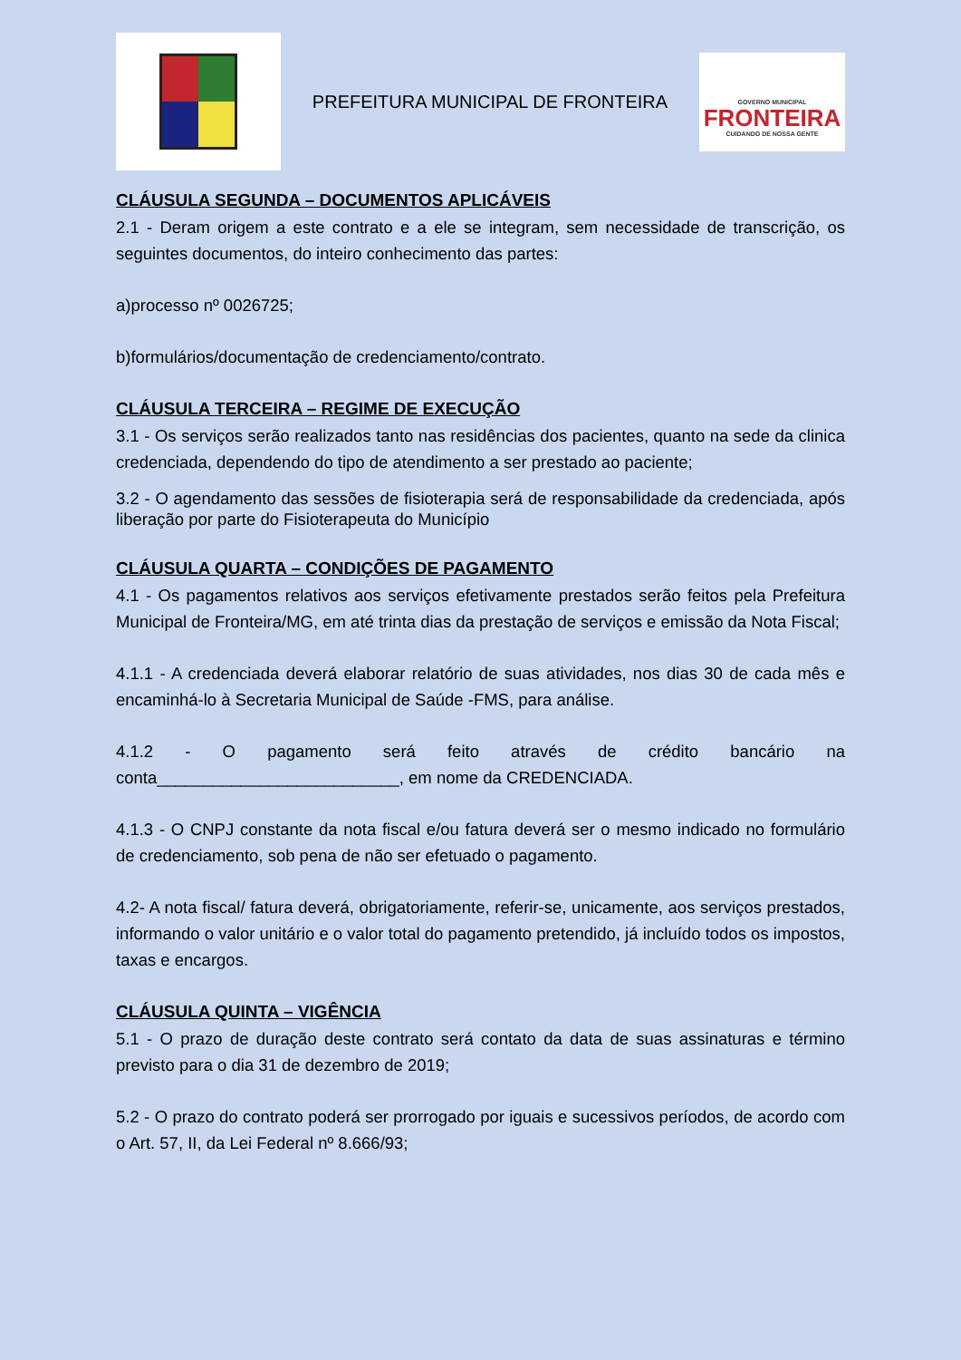PREFEITURA MUNICIPAL DE FRONTEIRA
GOVERNO MUNICIPAL
FRONTEIRA
CUIDANDO DE NOSSA GENTE
CLÁUSULA SEGUNDA – DOCUMENTOS APLICÁVEIS
2.1 - Deram origem a este contrato e a ele se integram, sem necessidade de transcrição, os seguintes documentos, do inteiro conhecimento das partes:
a)processo nº 0026725;
b)formulários/documentação de credenciamento/contrato.
CLÁUSULA TERCEIRA – REGIME DE EXECUÇÃO
3.1 - Os serviços serão realizados tanto nas residências dos pacientes, quanto na sede da clinica credenciada, dependendo do tipo de atendimento a ser prestado ao paciente;
3.2 - O agendamento das sessões de fisioterapia será de responsabilidade da credenciada, após liberação por parte do Fisioterapeuta do Município
CLÁUSULA QUARTA – CONDIÇÕES DE PAGAMENTO
4.1 - Os pagamentos relativos aos serviços efetivamente prestados serão feitos pela Prefeitura Municipal de Fronteira/MG, em até trinta dias da prestação de serviços e emissão da Nota Fiscal;
4.1.1 - A credenciada deverá elaborar relatório de suas atividades, nos dias 30 de cada mês e encaminhá-lo à Secretaria Municipal de Saúde -FMS, para análise.
4.1.2 - O pagamento será feito através de crédito bancário na conta__________________________, em nome da CREDENCIADA.
4.1.3 - O CNPJ constante da nota fiscal e/ou fatura deverá ser o mesmo indicado no formulário de credenciamento, sob pena de não ser efetuado o pagamento.
4.2- A nota fiscal/ fatura deverá, obrigatoriamente, referir-se, unicamente, aos serviços prestados, informando o valor unitário e o valor total do pagamento pretendido, já incluído todos os impostos, taxas e encargos.
CLÁUSULA QUINTA – VIGÊNCIA
5.1 - O prazo de duração deste contrato será contato da data de suas assinaturas e término previsto para o dia 31 de dezembro de 2019;
5.2 - O prazo do contrato poderá ser prorrogado por iguais e sucessivos períodos, de acordo com o Art. 57, II, da Lei Federal nº 8.666/93;